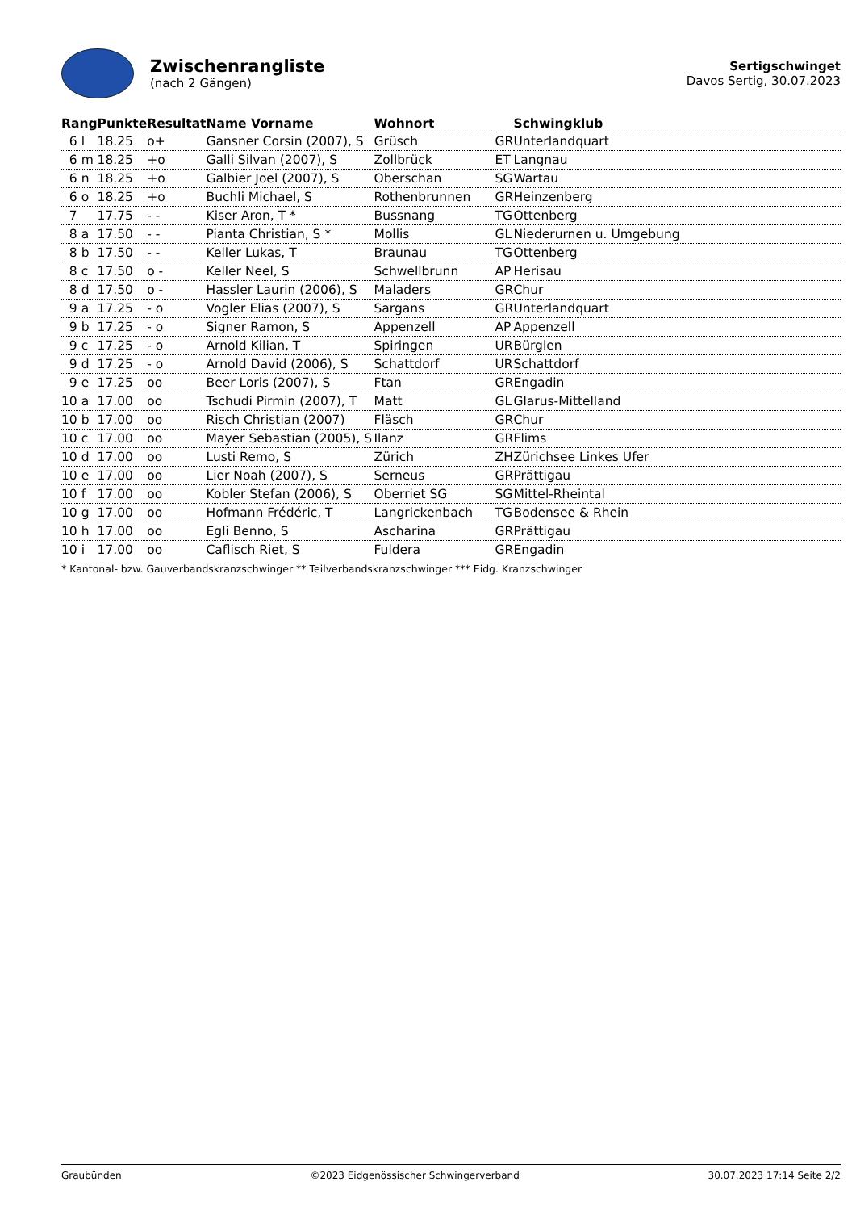Zwischenrangliste
(nach 2 Gängen)
Sertigschwinget
Davos Sertig, 30.07.2023
| Rang | Punkte | Resultat | Name Vorname | Wohnort | | Schwingklub |
| --- | --- | --- | --- | --- | --- | --- |
| 6 l | 18.25 | o+ | Gansner Corsin (2007), S | Grüsch | GR | Unterlandquart |
| 6 m | 18.25 | +o | Galli Silvan (2007), S | Zollbrück | ET | Langnau |
| 6 n | 18.25 | +o | Galbier Joel (2007), S | Oberschan | SG | Wartau |
| 6 o | 18.25 | +o | Buchli Michael, S | Rothenbrunnen | GR | Heinzenberg |
| 7 | 17.75 | - - | Kiser Aron, T * | Bussnang | TG | Ottenberg |
| 8 a | 17.50 | - - | Pianta Christian, S * | Mollis | GL | Niederurnen u. Umgebung |
| 8 b | 17.50 | - - | Keller Lukas, T | Braunau | TG | Ottenberg |
| 8 c | 17.50 | o - | Keller Neel, S | Schwellbrunn | AP | Herisau |
| 8 d | 17.50 | o - | Hassler Laurin (2006), S | Maladers | GR | Chur |
| 9 a | 17.25 | - o | Vogler Elias (2007), S | Sargans | GR | Unterlandquart |
| 9 b | 17.25 | - o | Signer Ramon, S | Appenzell | AP | Appenzell |
| 9 c | 17.25 | - o | Arnold Kilian, T | Spiringen | UR | Bürglen |
| 9 d | 17.25 | - o | Arnold David (2006), S | Schattdorf | UR | Schattdorf |
| 9 e | 17.25 | oo | Beer Loris (2007), S | Ftan | GR | Engadin |
| 10 a | 17.00 | oo | Tschudi Pirmin (2007), T | Matt | GL | Glarus-Mittelland |
| 10 b | 17.00 | oo | Risch Christian (2007) | Fläsch | GR | Chur |
| 10 c | 17.00 | oo | Mayer Sebastian (2005), S | Ilanz | GR | Flims |
| 10 d | 17.00 | oo | Lusti Remo, S | Zürich | ZH | Zürichsee Linkes Ufer |
| 10 e | 17.00 | oo | Lier Noah (2007), S | Serneus | GR | Prättigau |
| 10 f | 17.00 | oo | Kobler Stefan (2006), S | Oberriet SG | SG | Mittel-Rheintal |
| 10 g | 17.00 | oo | Hofmann Frédéric, T | Langrickenbach | TG | Bodensee & Rhein |
| 10 h | 17.00 | oo | Egli Benno, S | Ascharina | GR | Prättigau |
| 10 i | 17.00 | oo | Caflisch Riet, S | Fuldera | GR | Engadin |
* Kantonal- bzw. Gauverbandskranzschwinger ** Teilverbandskranzschwinger *** Eidg. Kranzschwinger
Graubünden ©2023 Eidgenössischer Schwingerverband 30.07.2023 17:14 Seite 2/2